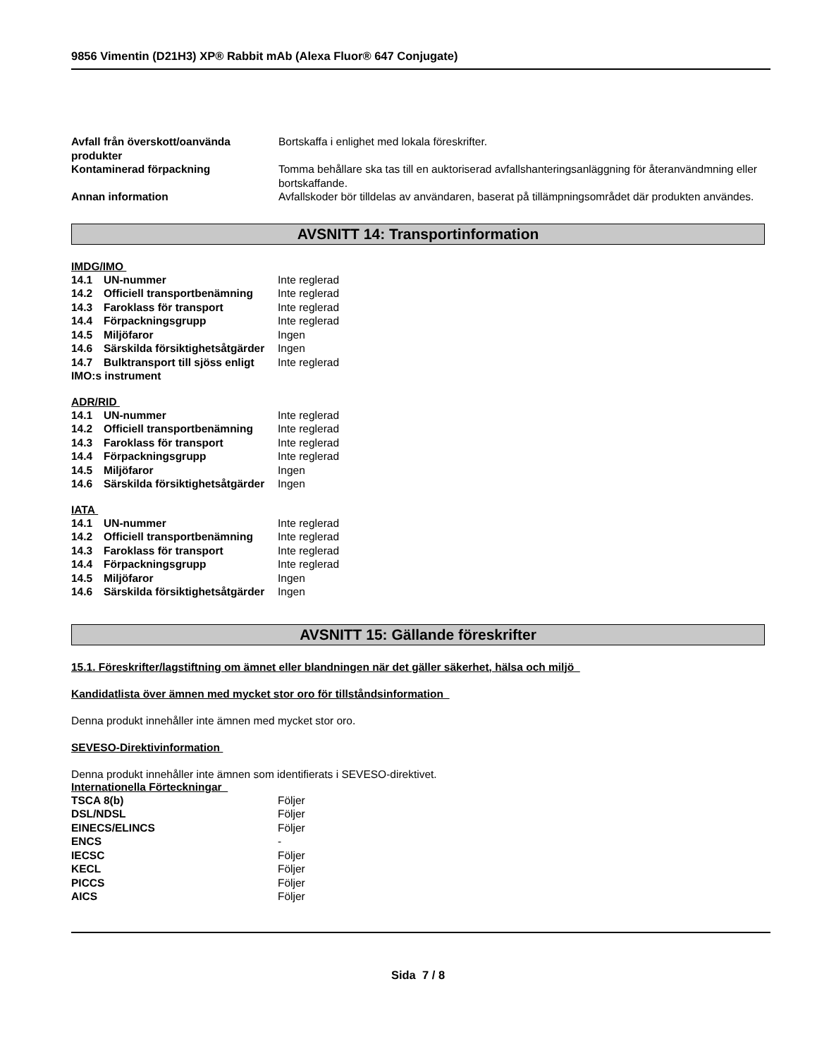9856 Vimentin (D21H3) XP® Rabbit mAb (Alexa Fluor® 647 Conjugate)
| Avfall från överskott/oanvända produkter | Bortskaffa i enlighet med lokala föreskrifter. |
| Kontaminerad förpackning | Tomma behållare ska tas till en auktoriserad avfallshanteringsanläggning för återanvändmning eller bortskaffande. |
| Annan information | Avfallskoder bör tilldelas av användaren, baserat på tillämpningsområdet där produkten användes. |
AVSNITT 14: Transportinformation
IMDG/IMO
| 14.1 UN-nummer | Inte reglerad |
| 14.2 Officiell transportbenämning | Inte reglerad |
| 14.3 Faroklass för transport | Inte reglerad |
| 14.4 Förpackningsgrupp | Inte reglerad |
| 14.5 Miljöfaror | Ingen |
| 14.6 Särskilda försiktighetsåtgärder | Ingen |
| 14.7 Bulktransport till sjöss enligt IMO:s instrument | Inte reglerad |
ADR/RID
| 14.1 UN-nummer | Inte reglerad |
| 14.2 Officiell transportbenämning | Inte reglerad |
| 14.3 Faroklass för transport | Inte reglerad |
| 14.4 Förpackningsgrupp | Inte reglerad |
| 14.5 Miljöfaror | Ingen |
| 14.6 Särskilda försiktighetsåtgärder | Ingen |
IATA
| 14.1 UN-nummer | Inte reglerad |
| 14.2 Officiell transportbenämning | Inte reglerad |
| 14.3 Faroklass för transport | Inte reglerad |
| 14.4 Förpackningsgrupp | Inte reglerad |
| 14.5 Miljöfaror | Ingen |
| 14.6 Särskilda försiktighetsåtgärder | Ingen |
AVSNITT 15: Gällande föreskrifter
15.1. Föreskrifter/lagstiftning om ämnet eller blandningen när det gäller säkerhet, hälsa och miljö
Kandidatlista över ämnen med mycket stor oro för tillståndsinformation
Denna produkt innehåller inte ämnen med mycket stor oro.
SEVESO-Direktivinformation
Denna produkt innehåller inte ämnen som identifierats i SEVESO-direktivet.
Internationella Förteckningar
| TSCA 8(b) | Följer |
| DSL/NDSL | Följer |
| EINECS/ELINCS | Följer |
| ENCS | - |
| IECSC | Följer |
| KECL | Följer |
| PICCS | Följer |
| AICS | Följer |
Sida 7 / 8